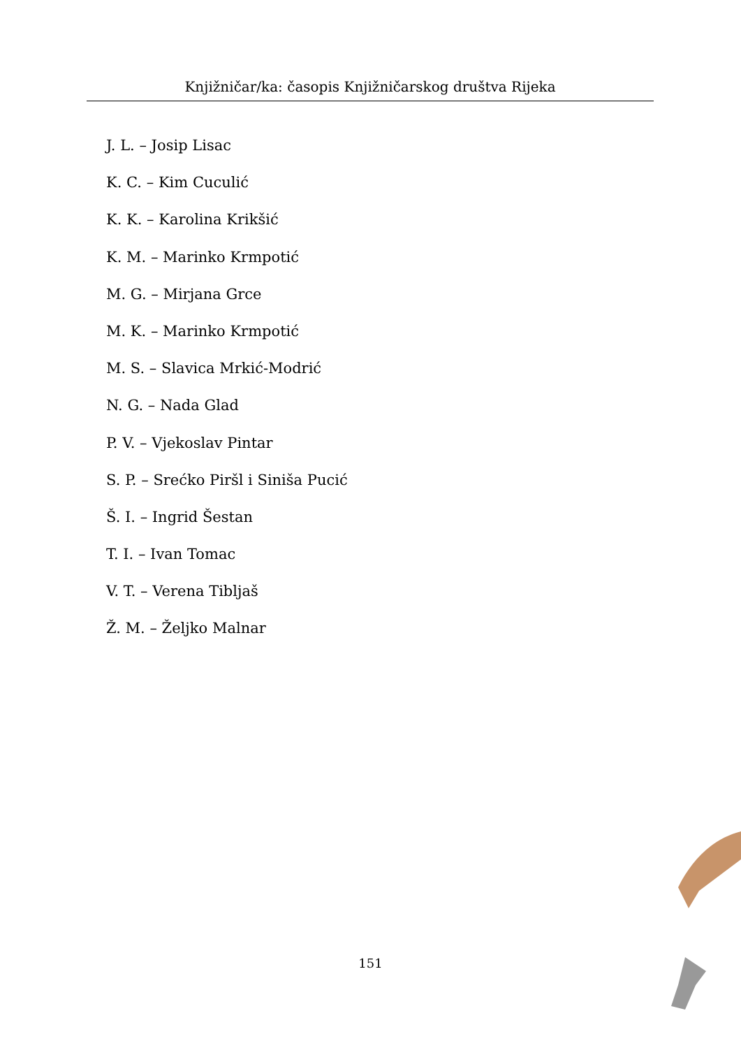Knjižničar/ka: časopis Knjižničarskog društva Rijeka
J. L. – Josip Lisac
K. C. – Kim Cuculić
K. K. – Karolina Krikšić
K. M. – Marinko Krmpotić
M. G. – Mirjana Grce
M. K. – Marinko Krmpotić
M. S. – Slavica Mrkić-Modrić
N. G. – Nada Glad
P. V. – Vjekoslav Pintar
S. P. – Srećko Piršl i Siniša Pucić
Š. I. – Ingrid Šestan
T. I. – Ivan Tomac
V. T. – Verena Tibljaš
Ž. M. – Željko Malnar
151